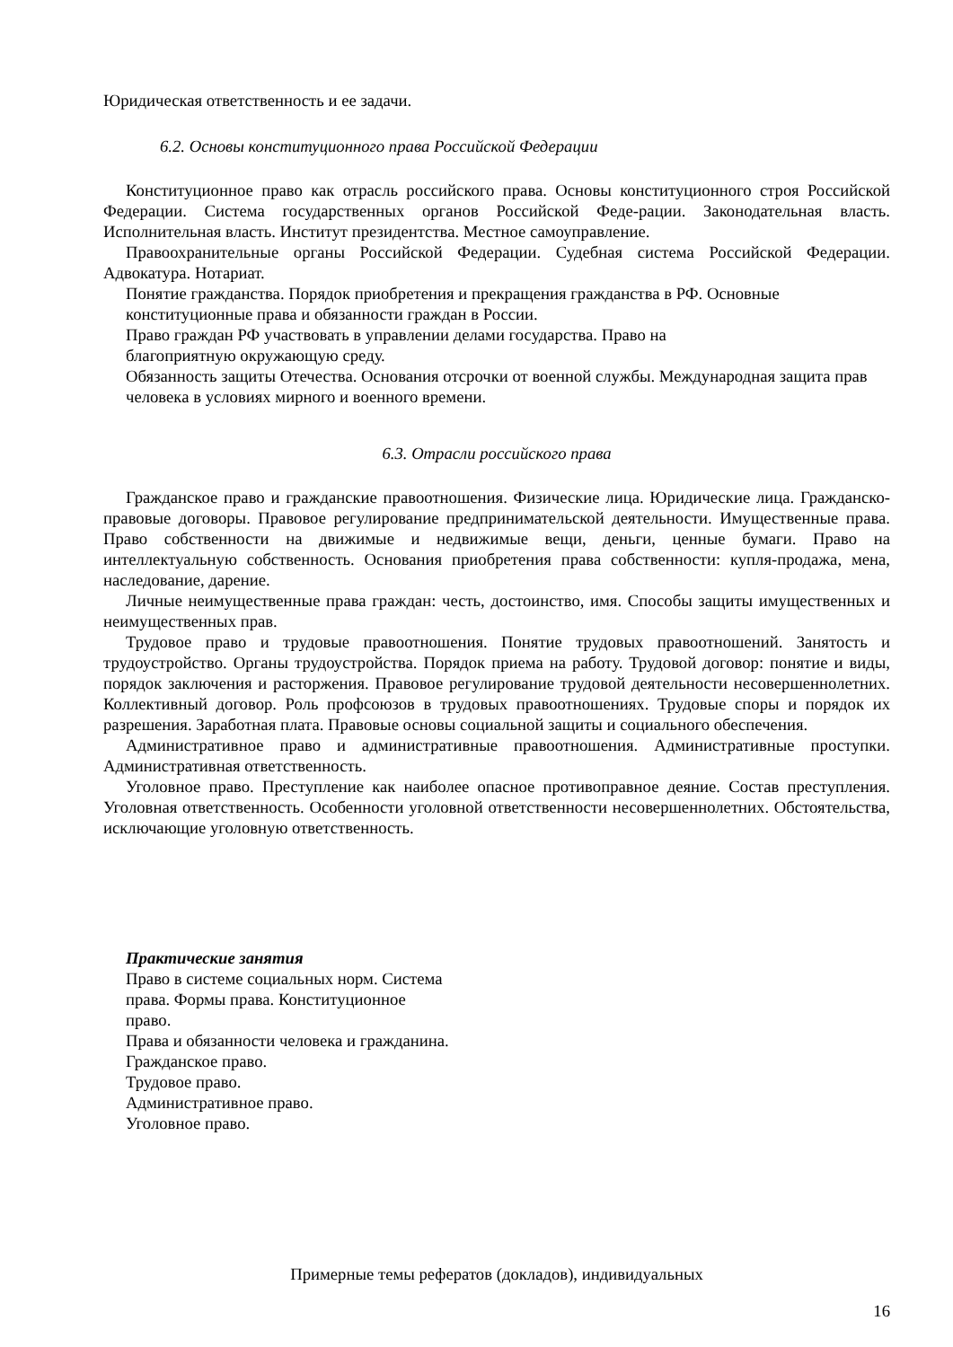Юридическая ответственность и ее задачи.
6.2. Основы конституционного права Российской Федерации
Конституционное право как отрасль российского права. Основы конституционного строя Российской Федерации. Система государственных органов Российской Феде-рации. Законодательная власть. Исполнительная власть. Институт президентства. Местное самоуправление.
Правоохранительные органы Российской Федерации. Судебная система Российской Федерации. Адвокатура. Нотариат.
Понятие гражданства. Порядок приобретения и прекращения гражданства в РФ. Основные конституционные права и обязанности граждан в России.
Право граждан РФ участвовать в управлении делами государства. Право на
благоприятную окружающую среду.
Обязанность защиты Отечества. Основания отсрочки от военной службы. Международная защита прав человека в условиях мирного и военного времени.
6.3. Отрасли российского права
Гражданское право и гражданские правоотношения. Физические лица. Юридические лица. Гражданско-правовые договоры. Правовое регулирование предпринимательской деятельности. Имущественные права. Право собственности на движимые и недвижимые вещи, деньги, ценные бумаги. Право на интеллектуальную собственность. Основания приобретения права собственности: купля-продажа, мена, наследование, дарение.
Личные неимущественные права граждан: честь, достоинство, имя. Способы защиты имущественных и неимущественных прав.
Трудовое право и трудовые правоотношения. Понятие трудовых правоотношений. Занятость и трудоустройство. Органы трудоустройства. Порядок приема на работу. Трудовой договор: понятие и виды, порядок заключения и расторжения. Правовое регулирование трудовой деятельности несовершеннолетних. Коллективный договор. Роль профсоюзов в трудовых правоотношениях. Трудовые споры и порядок их разрешения. Заработная плата. Правовые основы социальной защиты и социального обеспечения.
Административное право и административные правоотношения. Административные проступки. Административная ответственность.
Уголовное право. Преступление как наиболее опасное противоправное деяние. Состав преступления. Уголовная ответственность. Особенности уголовной ответственности несовершеннолетних. Обстоятельства, исключающие уголовную ответственность.
Практические занятия
Право в системе социальных норм. Система
права. Формы права. Конституционное
право.
Права и обязанности человека и гражданина.
Гражданское право.
Трудовое право.
Административное право.
Уголовное право.
Примерные темы рефератов (докладов), индивидуальных
16